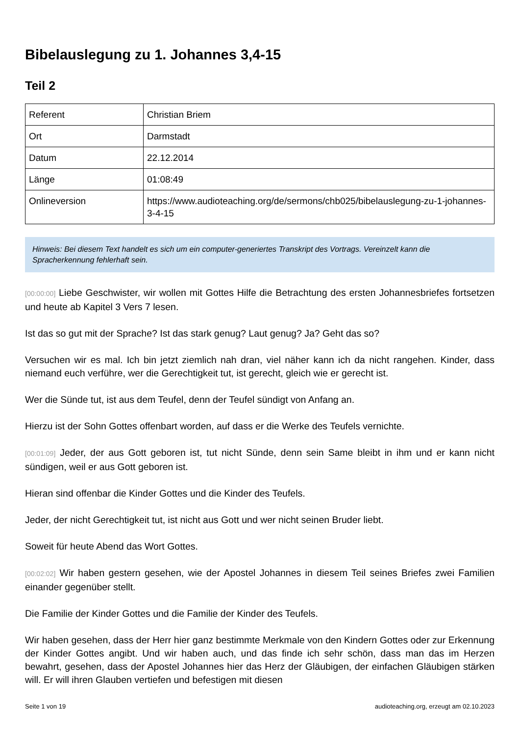Bibelauslegung zu 1. Johannes 3,4-15
Teil 2
| Referent | Christian Briem |
| Ort | Darmstadt |
| Datum | 22.12.2014 |
| Länge | 01:08:49 |
| Onlineversion | https://www.audioteaching.org/de/sermons/chb025/bibelauslegung-zu-1-johannes-3-4-15 |
Hinweis: Bei diesem Text handelt es sich um ein computer-generiertes Transkript des Vortrags. Vereinzelt kann die Spracherkennung fehlerhaft sein.
[00:00:00] Liebe Geschwister, wir wollen mit Gottes Hilfe die Betrachtung des ersten Johannesbriefes fortsetzen und heute ab Kapitel 3 Vers 7 lesen.
Ist das so gut mit der Sprache? Ist das stark genug? Laut genug? Ja? Geht das so?
Versuchen wir es mal. Ich bin jetzt ziemlich nah dran, viel näher kann ich da nicht rangehen. Kinder, dass niemand euch verführe, wer die Gerechtigkeit tut, ist gerecht, gleich wie er gerecht ist.
Wer die Sünde tut, ist aus dem Teufel, denn der Teufel sündigt von Anfang an.
Hierzu ist der Sohn Gottes offenbart worden, auf dass er die Werke des Teufels vernichte.
[00:01:09] Jeder, der aus Gott geboren ist, tut nicht Sünde, denn sein Same bleibt in ihm und er kann nicht sündigen, weil er aus Gott geboren ist.
Hieran sind offenbar die Kinder Gottes und die Kinder des Teufels.
Jeder, der nicht Gerechtigkeit tut, ist nicht aus Gott und wer nicht seinen Bruder liebt.
Soweit für heute Abend das Wort Gottes.
[00:02:02] Wir haben gestern gesehen, wie der Apostel Johannes in diesem Teil seines Briefes zwei Familien einander gegenüber stellt.
Die Familie der Kinder Gottes und die Familie der Kinder des Teufels.
Wir haben gesehen, dass der Herr hier ganz bestimmte Merkmale von den Kindern Gottes oder zur Erkennung der Kinder Gottes angibt. Und wir haben auch, und das finde ich sehr schön, dass man das im Herzen bewahrt, gesehen, dass der Apostel Johannes hier das Herz der Gläubigen, der einfachen Gläubigen stärken will. Er will ihren Glauben vertiefen und befestigen mit diesen
Seite 1 von 19 audioteaching.org, erzeugt am 02.10.2023